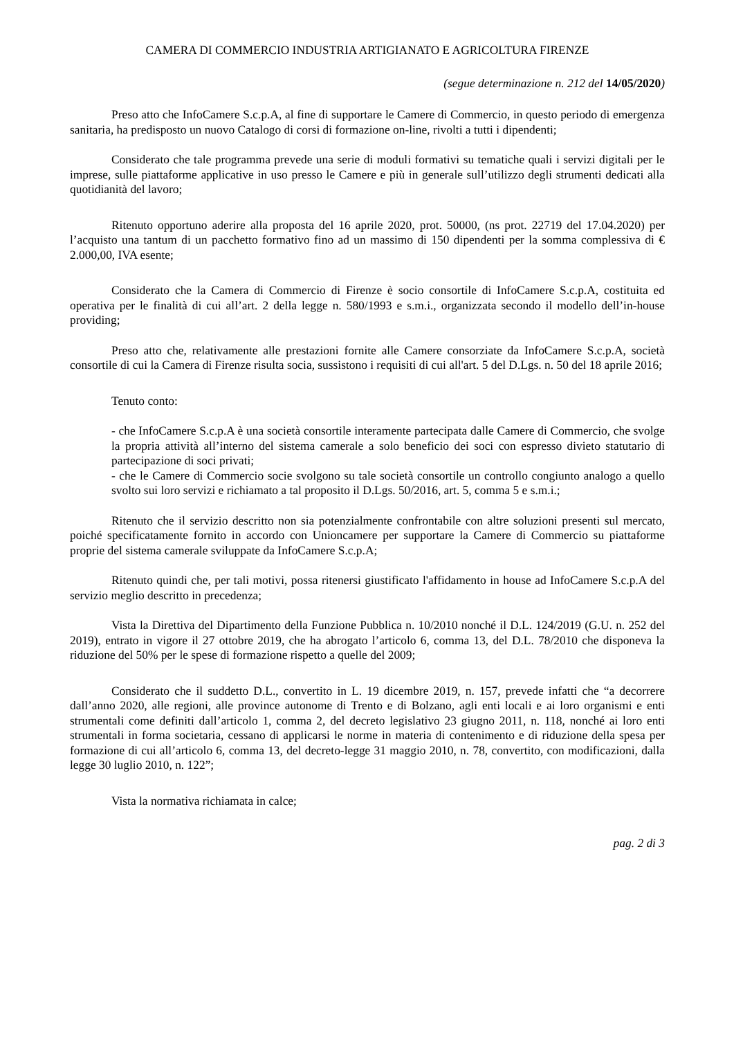CAMERA DI COMMERCIO INDUSTRIA ARTIGIANATO E AGRICOLTURA FIRENZE
(segue determinazione n. 212 del 14/05/2020)
Preso atto che InfoCamere S.c.p.A, al fine di supportare le Camere di Commercio, in questo periodo di emergenza sanitaria, ha predisposto un nuovo Catalogo di corsi di formazione on-line, rivolti a tutti i dipendenti;
Considerato che tale programma prevede una serie di moduli formativi su tematiche quali i servizi digitali per le imprese, sulle piattaforme applicative in uso presso le Camere e più in generale sull’utilizzo degli strumenti dedicati alla quotidianità del lavoro;
Ritenuto opportuno aderire alla proposta del 16 aprile 2020, prot. 50000, (ns prot. 22719 del 17.04.2020) per l’acquisto una tantum di un pacchetto formativo fino ad un massimo di 150 dipendenti per la somma complessiva di € 2.000,00, IVA esente;
Considerato che la Camera di Commercio di Firenze è socio consortile di InfoCamere S.c.p.A, costituita ed operativa per le finalità di cui all’art. 2 della legge n. 580/1993 e s.m.i., organizzata secondo il modello dell’in-house providing;
Preso atto che, relativamente alle prestazioni fornite alle Camere consorziate da InfoCamere S.c.p.A, società consortile di cui la Camera di Firenze risulta socia, sussistono i requisiti di cui all'art. 5 del D.Lgs. n. 50 del 18 aprile 2016;
Tenuto conto:
- che InfoCamere S.c.p.A è una società consortile interamente partecipata dalle Camere di Commercio, che svolge la propria attività all’interno del sistema camerale a solo beneficio dei soci con espresso divieto statutario di partecipazione di soci privati;
- che le Camere di Commercio socie svolgono su tale società consortile un controllo congiunto analogo a quello svolto sui loro servizi e richiamato a tal proposito il D.Lgs. 50/2016, art. 5, comma 5 e s.m.i.;
Ritenuto che il servizio descritto non sia potenzialmente confrontabile con altre soluzioni presenti sul mercato, poiché specificatamente fornito in accordo con Unioncamere per supportare la Camere di Commercio su piattaforme proprie del sistema camerale sviluppate da InfoCamere S.c.p.A;
Ritenuto quindi che, per tali motivi, possa ritenersi giustificato l'affidamento in house ad InfoCamere S.c.p.A del servizio meglio descritto in precedenza;
Vista la Direttiva del Dipartimento della Funzione Pubblica n. 10/2010 nonché il D.L. 124/2019 (G.U. n. 252 del 2019), entrato in vigore il 27 ottobre 2019, che ha abrogato l’articolo 6, comma 13, del D.L. 78/2010 che disponeva la riduzione del 50% per le spese di formazione rispetto a quelle del 2009;
Considerato che il suddetto D.L., convertito in L. 19 dicembre 2019, n. 157, prevede infatti che “a decorrere dall’anno 2020, alle regioni, alle province autonome di Trento e di Bolzano, agli enti locali e ai loro organismi e enti strumentali come definiti dall’articolo 1, comma 2, del decreto legislativo 23 giugno 2011, n. 118, nonché ai loro enti strumentali in forma societaria, cessano di applicarsi le norme in materia di contenimento e di riduzione della spesa per formazione di cui all’articolo 6, comma 13, del decreto-legge 31 maggio 2010, n. 78, convertito, con modificazioni, dalla legge 30 luglio 2010, n. 122”;
Vista la normativa richiamata in calce;
pag. 2 di 3